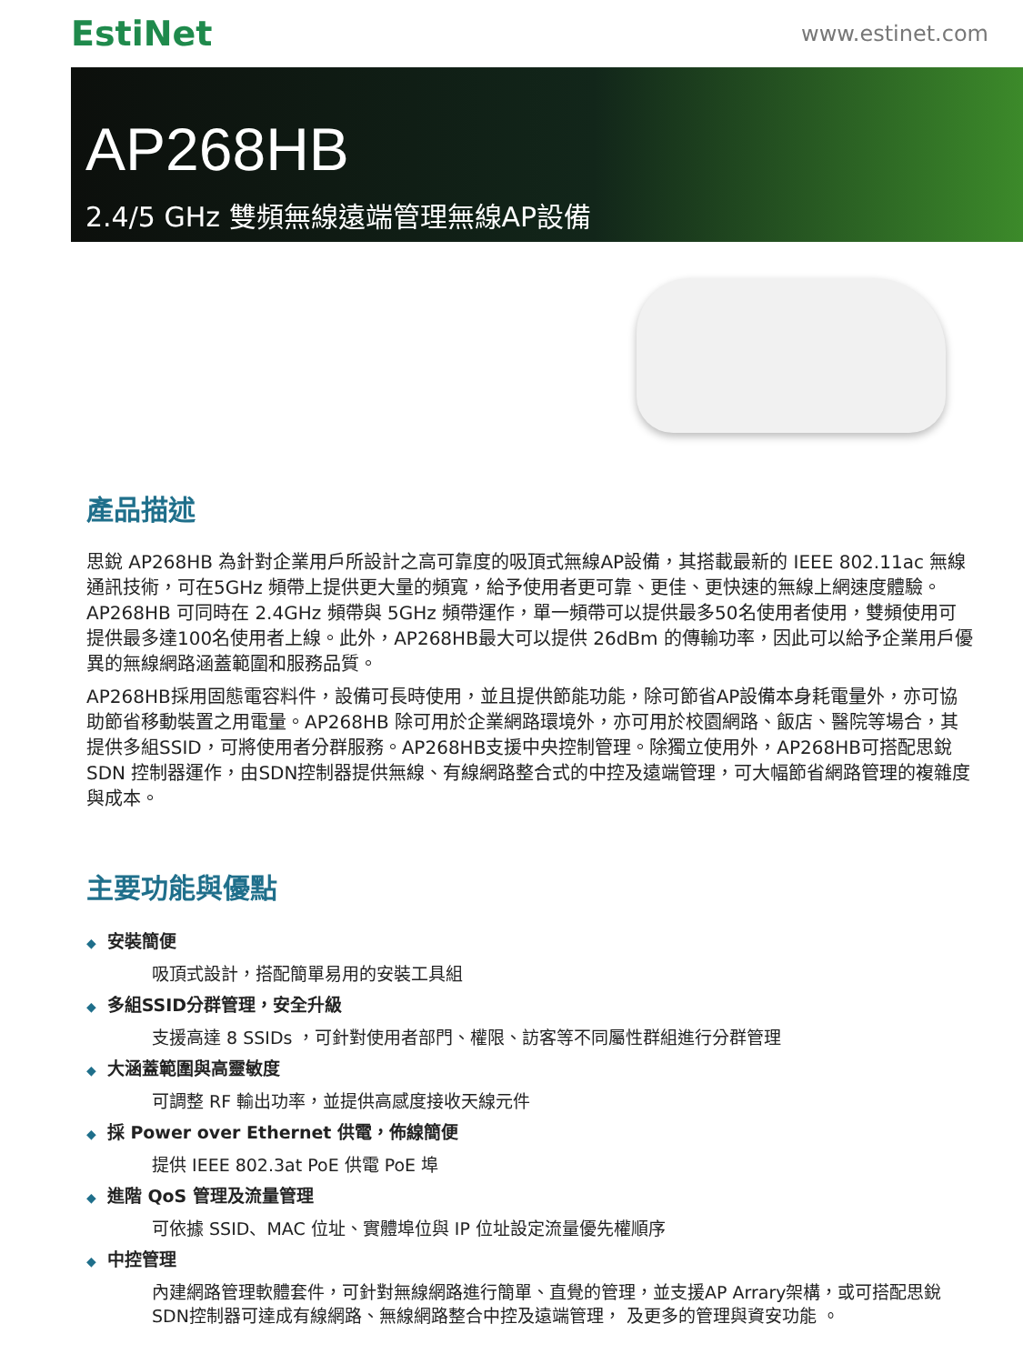EstiNet
www.estinet.com
AP268HB
2.4/5 GHz 雙頻無線遠端管理無線AP設備
產品描述
思銳 AP268HB 為針對企業用戶所設計之高可靠度的吸頂式無線AP設備，其搭載最新的 IEEE 802.11ac 無線通訊技術，可在5GHz 頻帶上提供更大量的頻寬，給予使用者更可靠、更佳、更快速的無線上網速度體驗。AP268HB 可同時在 2.4GHz 頻帶與 5GHz 頻帶運作，單一頻帶可以提供最多50名使用者使用，雙頻使用可提供最多達100名使用者上線。此外，AP268HB最大可以提供 26dBm 的傳輸功率，因此可以給予企業用戶優異的無線網路涵蓋範圍和服務品質。
AP268HB採用固態電容料件，設備可長時使用，並且提供節能功能，除可節省AP設備本身耗電量外，亦可協助節省移動裝置之用電量。AP268HB 除可用於企業網路環境外，亦可用於校園網路、飯店、醫院等場合，其提供多組SSID，可將使用者分群服務。AP268HB支援中央控制管理。除獨立使用外，AP268HB可搭配思銳SDN 控制器運作，由SDN控制器提供無線、有線網路整合式的中控及遠端管理，可大幅節省網路管理的複雜度與成本。
主要功能與優點
◆ 安裝簡便
吸頂式設計，搭配簡單易用的安裝工具組
◆ 多組SSID分群管理，安全升級
支援高達 8 SSIDs ，可針對使用者部門、權限、訪客等不同屬性群組進行分群管理
◆ 大涵蓋範圍與高靈敏度
可調整 RF 輸出功率，並提供高感度接收天線元件
◆ 採 Power over Ethernet 供電，佈線簡便
提供 IEEE 802.3at PoE 供電 PoE 埠
◆ 進階 QoS 管理及流量管理
可依據 SSID、MAC 位址、實體埠位與 IP 位址設定流量優先權順序
◆ 中控管理
內建網路管理軟體套件，可針對無線網路進行簡單、直覺的管理，並支援AP Arrary架構，或可搭配思銳SDN控制器可達成有線網路、無線網路整合中控及遠端管理， 及更多的管理與資安功能 。